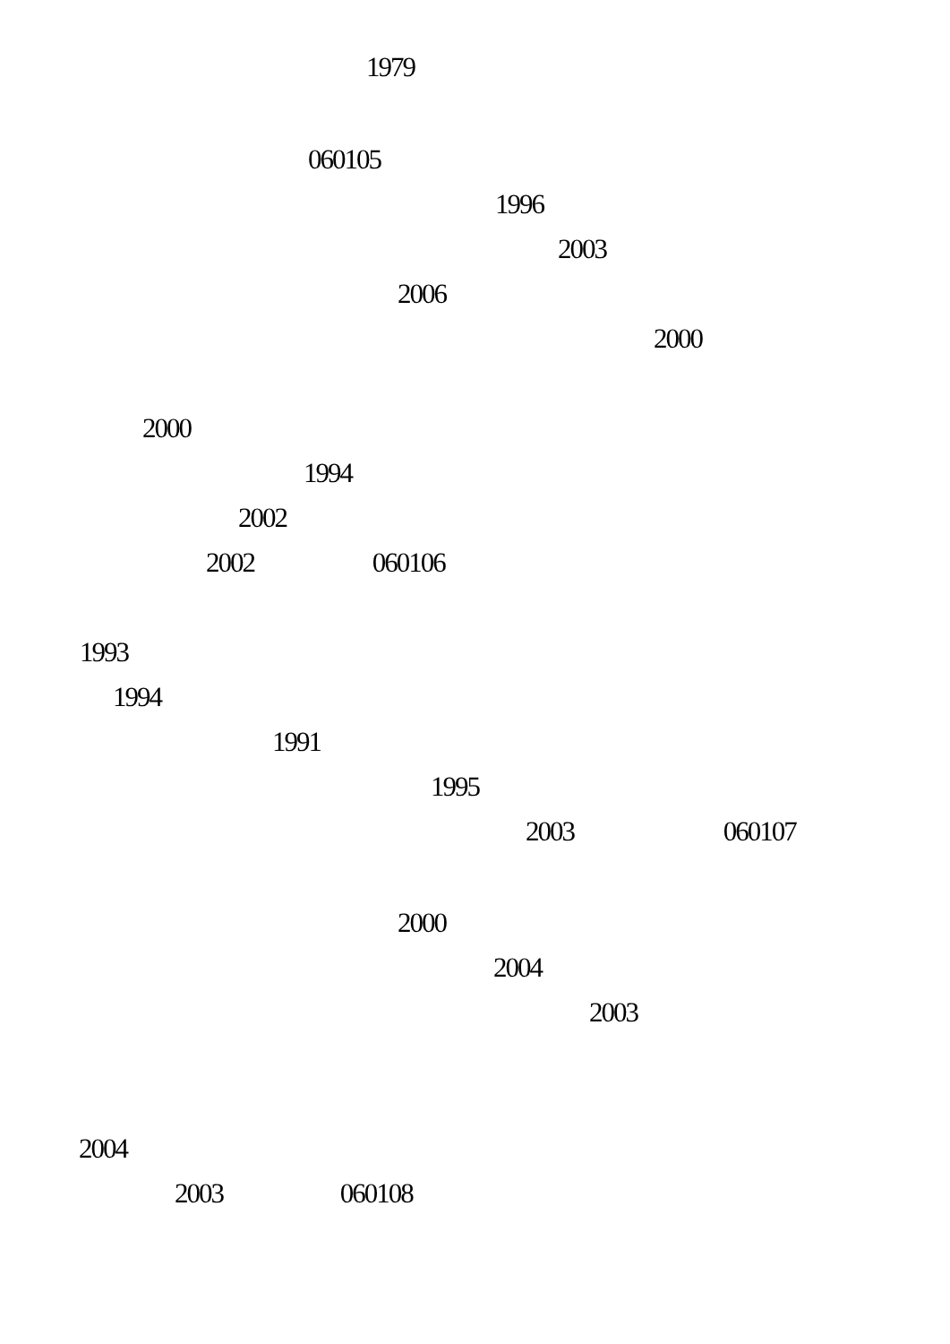1979
060105
1996
2003
2006
2000
2000
1994
2002
2002 060106
1993
1994
1991
1995
2003 060107
2000
2004
2003
2004
2003 060108